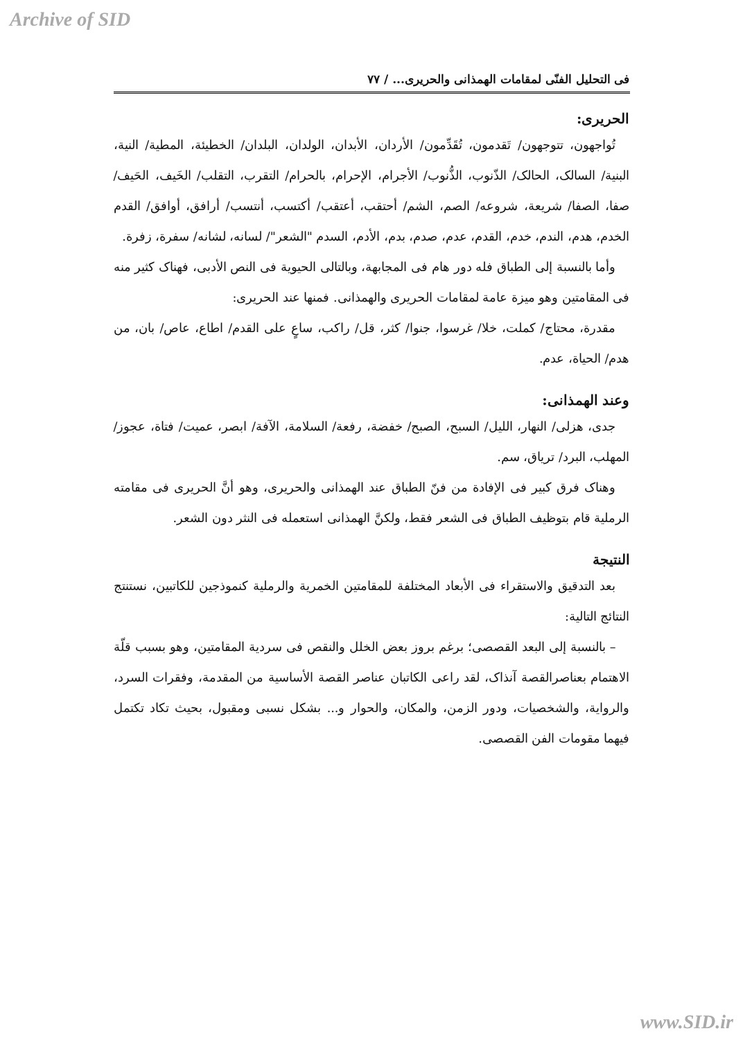Archive of SID
فی التحلیل الفنّی لمقامات الهمذانی والحریری... / ۷۷
الحریری:
تُواجهون، تتوجهون/ تَقدمون، تُقَدِّمون/ الأردان، الأبدان، الولدان، البلدان/ الخطیئة، المطیة/ النیة، البنیة/ السالک، الحالک/ الذّنوب، الذُّنوب/ الأجرام، الإحرام، بالحرام/ التقرب، التقلب/ الخَیف، الحَیف/ صفا، الصفا/ شریعة، شروعه/ الصم، الشم/ أحتقب، أعتقب/ أکتسب، أنتسب/ أرافق، أوافق/ القدم الخدم، هدم، الندم، خدم، القدم، عدم، صدم، بدم، الأدم، السدم "الشعر"/ لسانه، لشانه/ سفرة، زفرة.
وأما بالنسبة إلی الطباق فله دور هام فی المجابهة، وبالتالی الحیویة فی النص الأدبی، فهناک کثیر منه فی المقامتین وهو میزة عامة لمقامات الحریری والهمذانی. فمنها عند الحریری:
مقدرة، محتاج/ کملت، خلا/ غرسوا، جنوا/ کثر، قل/ راکب، ساعٍ علی القدم/ اطاع، عاص/ بان، من هدم/ الحیاة، عدم.
وعند الهمذانی:
جدی، هزلی/ النهار، اللیل/ السبح، الصبح/ خفضة، رفعة/ السلامة، الآفة/ ابصر، عمیت/ فتاة، عجوز/ المهلب، البرد/ تریاق، سم.
وهناک فرق کبیر فی الإفادة من فنّ الطباق عند الهمذانی والحریری، وهو أنَّ الحریری فی مقامته الرملیة قام بتوظیف الطباق فی الشعر فقط، ولکنَّ الهمذانی استعمله فی النثر دون الشعر.
النتیجة
بعد التدقیق والاستقراء فی الأبعاد المختلفة للمقامتین الخمریة والرملیة کنموذجین للکاتبین، نستنتج النتائج التالیة:
– بالنسبة إلی البعد القصصی؛ برغم بروز بعض الخلل والنقص فی سردیة المقامتین، وهو بسبب قلّة الاهتمام بعناصرالقصة آنذاک، لقد راعی الکاتبان عناصر القصة الأساسیة من المقدمة، وفقرات السرد، والروایة، والشخصیات، ودور الزمن، والمکان، والحوار و... بشکل نسبی ومقبول، بحیث تکاد تکتمل فیهما مقومات الفن القصصی.
www.SID.ir